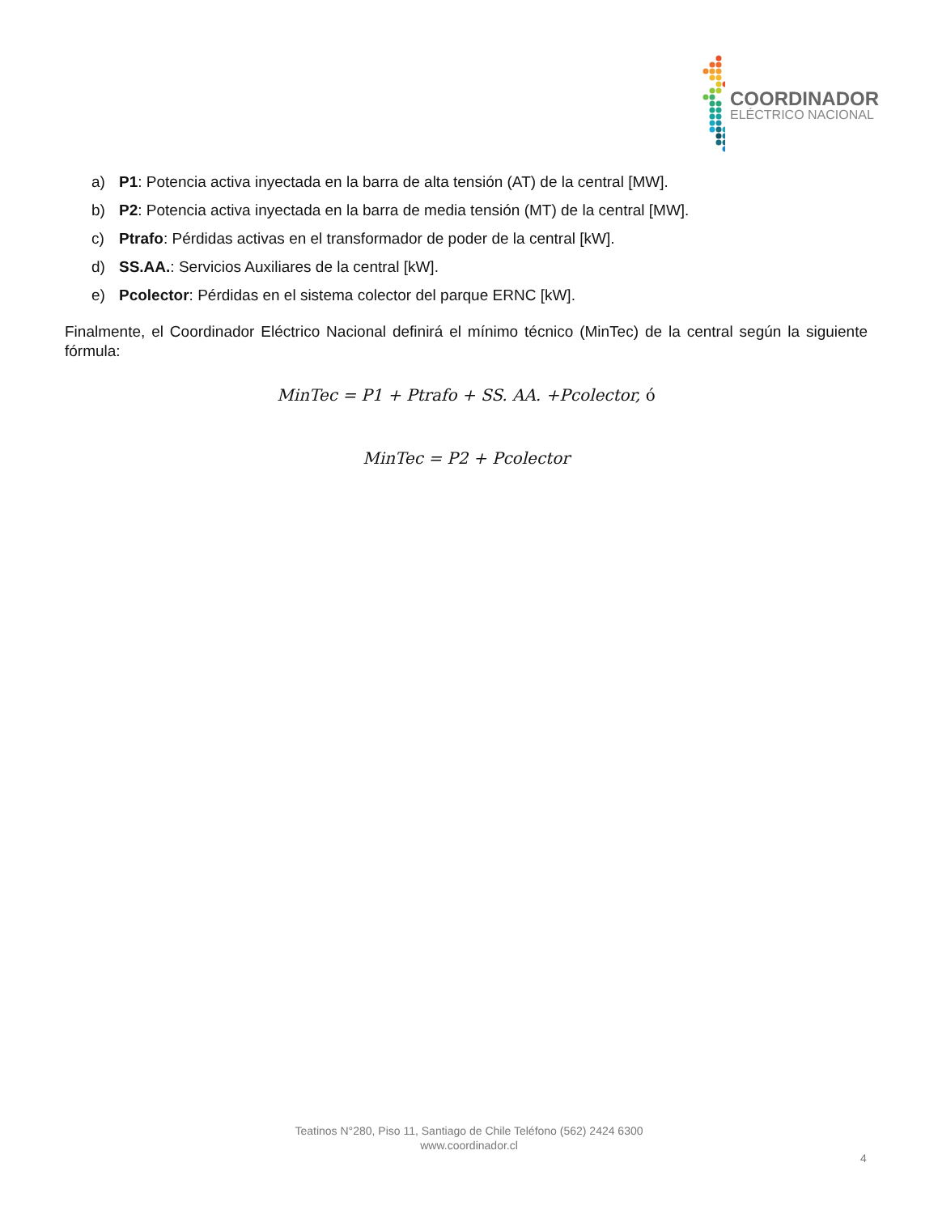COORDINADOR
ELÉCTRICO NACIONAL
a) P1: Potencia activa inyectada en la barra de alta tensión (AT) de la central [MW].
b) P2: Potencia activa inyectada en la barra de media tensión (MT) de la central [MW].
c) Ptrafo: Pérdidas activas en el transformador de poder de la central [kW].
d) SS.AA.: Servicios Auxiliares de la central [kW].
e) Pcolector: Pérdidas en el sistema colector del parque ERNC [kW].
Finalmente, el Coordinador Eléctrico Nacional definirá el mínimo técnico (MinTec) de la central según la siguiente fórmula:
MinTec = P1 + Ptrafo + SS. AA. +Pcolector, ó
MinTec = P2 + Pcolector
Teatinos N°280, Piso 11, Santiago de Chile Teléfono (562) 2424 6300
www.coordinador.cl
4